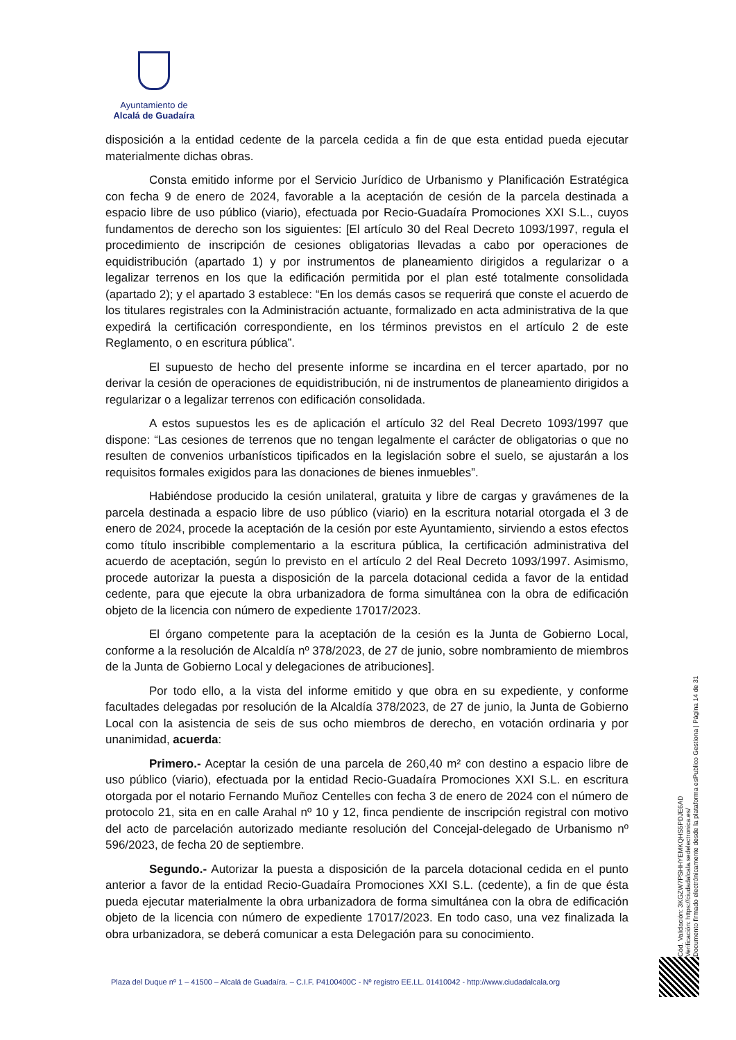Ayuntamiento de
Alcalá de Guadaíra
disposición a la entidad cedente de la parcela cedida a fin de que esta entidad pueda ejecutar materialmente dichas obras.
Consta emitido informe por el Servicio Jurídico de Urbanismo y Planificación Estratégica con fecha 9 de enero de 2024, favorable a la aceptación de cesión de la parcela destinada a espacio libre de uso público (viario), efectuada por Recio-Guadaíra Promociones XXI S.L., cuyos fundamentos de derecho son los siguientes: [El artículo 30 del Real Decreto 1093/1997, regula el procedimiento de inscripción de cesiones obligatorias llevadas a cabo por operaciones de equidistribución (apartado 1) y por instrumentos de planeamiento dirigidos a regularizar o a legalizar terrenos en los que la edificación permitida por el plan esté totalmente consolidada (apartado 2); y el apartado 3 establece: “En los demás casos se requerirá que conste el acuerdo de los titulares registrales con la Administración actuante, formalizado en acta administrativa de la que expedirá la certificación correspondiente, en los términos previstos en el artículo 2 de este Reglamento, o en escritura pública”.
El supuesto de hecho del presente informe se incardina en el tercer apartado, por no derivar la cesión de operaciones de equidistribución, ni de instrumentos de planeamiento dirigidos a regularizar o a legalizar terrenos con edificación consolidada.
A estos supuestos les es de aplicación el artículo 32 del Real Decreto 1093/1997 que dispone: “Las cesiones de terrenos que no tengan legalmente el carácter de obligatorias o que no resulten de convenios urbanísticos tipificados en la legislación sobre el suelo, se ajustarán a los requisitos formales exigidos para las donaciones de bienes inmuebles”.
Habiéndose producido la cesión unilateral, gratuita y libre de cargas y gravámenes de la parcela destinada a espacio libre de uso público (viario) en la escritura notarial otorgada el 3 de enero de 2024, procede la aceptación de la cesión por este Ayuntamiento, sirviendo a estos efectos como título inscribible complementario a la escritura pública, la certificación administrativa del acuerdo de aceptación, según lo previsto en el artículo 2 del Real Decreto 1093/1997. Asimismo, procede autorizar la puesta a disposición de la parcela dotacional cedida a favor de la entidad cedente, para que ejecute la obra urbanizadora de forma simultánea con la obra de edificación objeto de la licencia con número de expediente 17017/2023.
El órgano competente para la aceptación de la cesión es la Junta de Gobierno Local, conforme a la resolución de Alcaldía nº 378/2023, de 27 de junio, sobre nombramiento de miembros de la Junta de Gobierno Local y delegaciones de atribuciones].
Por todo ello, a la vista del informe emitido y que obra en su expediente, y conforme facultades delegadas por resolución de la Alcaldía 378/2023, de 27 de junio, la Junta de Gobierno Local con la asistencia de seis de sus ocho miembros de derecho, en votación ordinaria y por unanimidad, acuerda:
Primero.- Aceptar la cesión de una parcela de 260,40 m² con destino a espacio libre de uso público (viario), efectuada por la entidad Recio-Guadaíra Promociones XXI S.L. en escritura otorgada por el notario Fernando Muñoz Centelles con fecha 3 de enero de 2024 con el número de protocolo 21, sita en en calle Arahal nº 10 y 12, finca pendiente de inscripción registral con motivo del acto de parcelación autorizado mediante resolución del Concejal-delegado de Urbanismo nº 596/2023, de fecha 20 de septiembre.
Segundo.- Autorizar la puesta a disposición de la parcela dotacional cedida en el punto anterior a favor de la entidad Recio-Guadaíra Promociones XXI S.L. (cedente), a fin de que ésta pueda ejecutar materialmente la obra urbanizadora de forma simultánea con la obra de edificación objeto de la licencia con número de expediente 17017/2023. En todo caso, una vez finalizada la obra urbanizadora, se deberá comunicar a esta Delegación para su conocimiento.
Cód. Validación: 3KGZW7PSHHYEMKQHS5PDJE6AD
Verificación: https://ciudadalcala.sedelectronica.es/
Documento firmado electrónicamente desde la plataforma esPublico Gestiona | Página 14 de 31
Plaza del Duque nº 1 – 41500 – Alcalá de Guadaíra. – C.I.F. P4100400C - Nº registro EE.LL. 01410042 - http://www.ciudadalcala.org